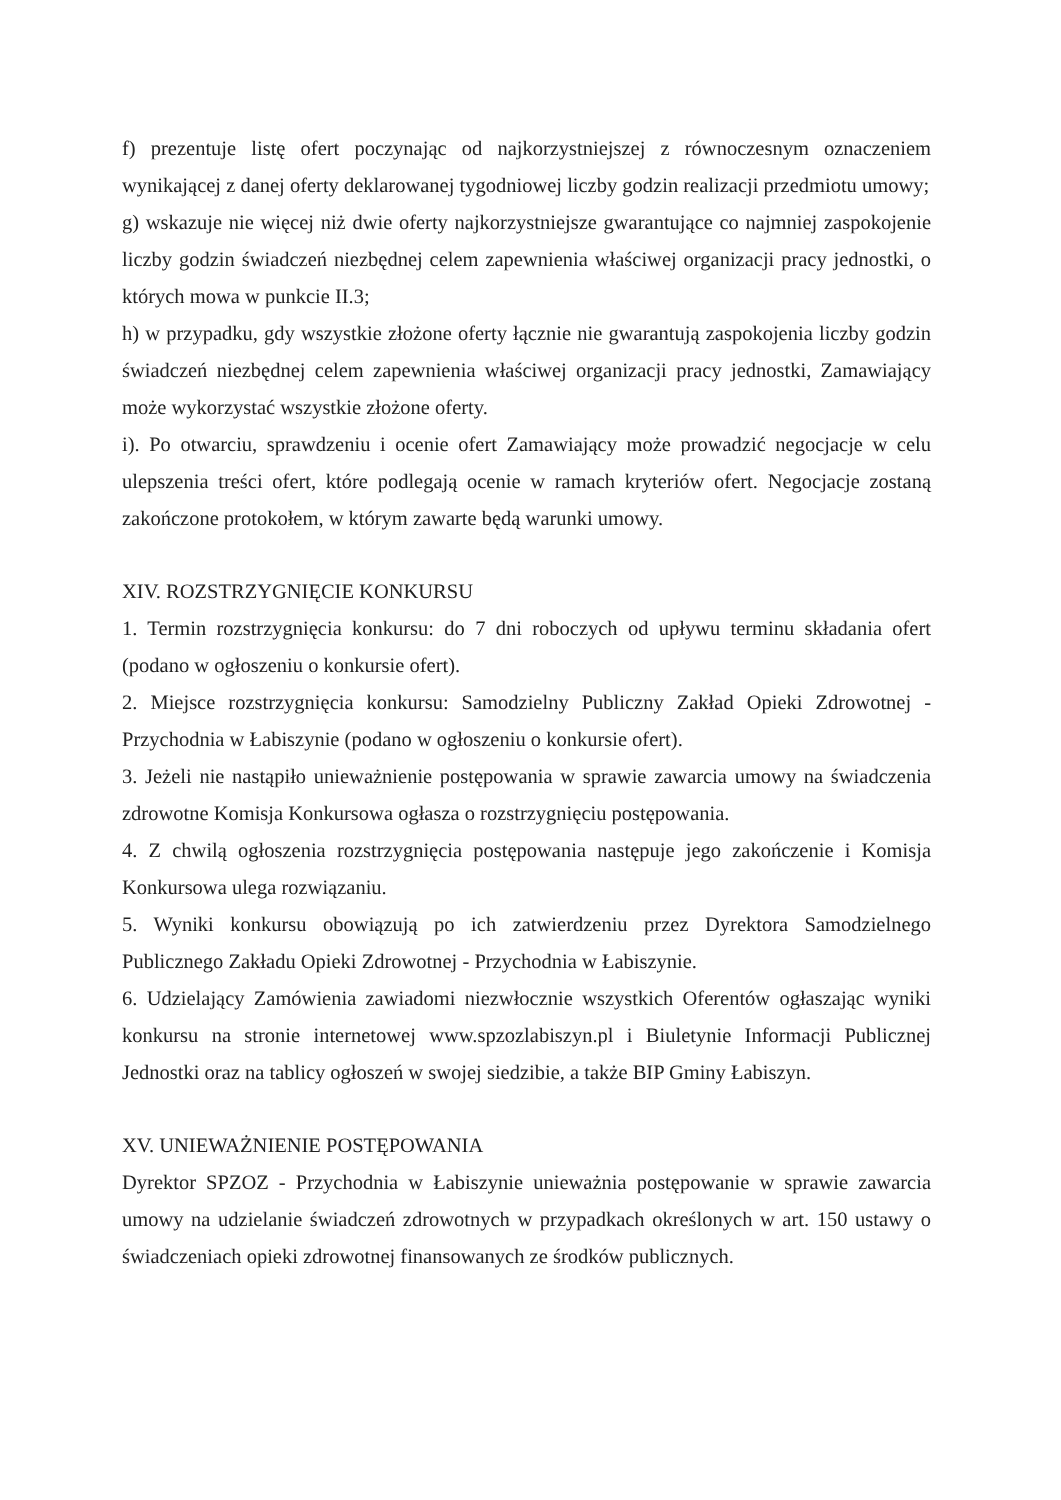f) prezentuje listę ofert poczynając od najkorzystniejszej z równoczesnym oznaczeniem wynikającej z danej oferty deklarowanej tygodniowej liczby godzin realizacji przedmiotu umowy;
g) wskazuje nie więcej niż dwie oferty najkorzystniejsze gwarantujące co najmniej zaspokojenie liczby godzin świadczeń niezbędnej celem zapewnienia właściwej organizacji pracy jednostki, o których mowa w punkcie II.3;
h) w przypadku, gdy wszystkie złożone oferty łącznie nie gwarantują zaspokojenia liczby godzin świadczeń niezbędnej celem zapewnienia właściwej organizacji pracy jednostki, Zamawiający może wykorzystać wszystkie złożone oferty.
i). Po otwarciu, sprawdzeniu i ocenie ofert Zamawiający może prowadzić negocjacje w celu ulepszenia treści ofert, które podlegają ocenie w ramach kryteriów ofert. Negocjacje zostaną zakończone protokołem, w którym zawarte będą warunki umowy.
XIV. ROZSTRZYGNIĘCIE KONKURSU
1. Termin rozstrzygnięcia konkursu: do 7 dni roboczych od upływu terminu składania ofert (podano w ogłoszeniu o konkursie ofert).
2. Miejsce rozstrzygnięcia konkursu: Samodzielny Publiczny Zakład Opieki Zdrowotnej - Przychodnia w Łabiszynie (podano w ogłoszeniu o konkursie ofert).
3. Jeżeli nie nastąpiło unieważnienie postępowania w sprawie zawarcia umowy na świadczenia zdrowotne Komisja Konkursowa ogłasza o rozstrzygnięciu postępowania.
4. Z chwilą ogłoszenia rozstrzygnięcia postępowania następuje jego zakończenie i Komisja Konkursowa ulega rozwiązaniu.
5. Wyniki konkursu obowiązują po ich zatwierdzeniu przez Dyrektora Samodzielnego Publicznego Zakładu Opieki Zdrowotnej - Przychodnia w Łabiszynie.
6. Udzielający Zamówienia zawiadomi niezwłocznie wszystkich Oferentów ogłaszając wyniki konkursu na stronie internetowej www.spzozlabiszyn.pl i Biuletynie Informacji Publicznej Jednostki oraz na tablicy ogłoszeń w swojej siedzibie, a także BIP Gminy Łabiszyn.
XV. UNIEWAŻNIENIE POSTĘPOWANIA
Dyrektor SPZOZ - Przychodnia w Łabiszynie unieważnia postępowanie w sprawie zawarcia umowy na udzielanie świadczeń zdrowotnych w przypadkach określonych w art. 150 ustawy o świadczeniach opieki zdrowotnej finansowanych ze środków publicznych.